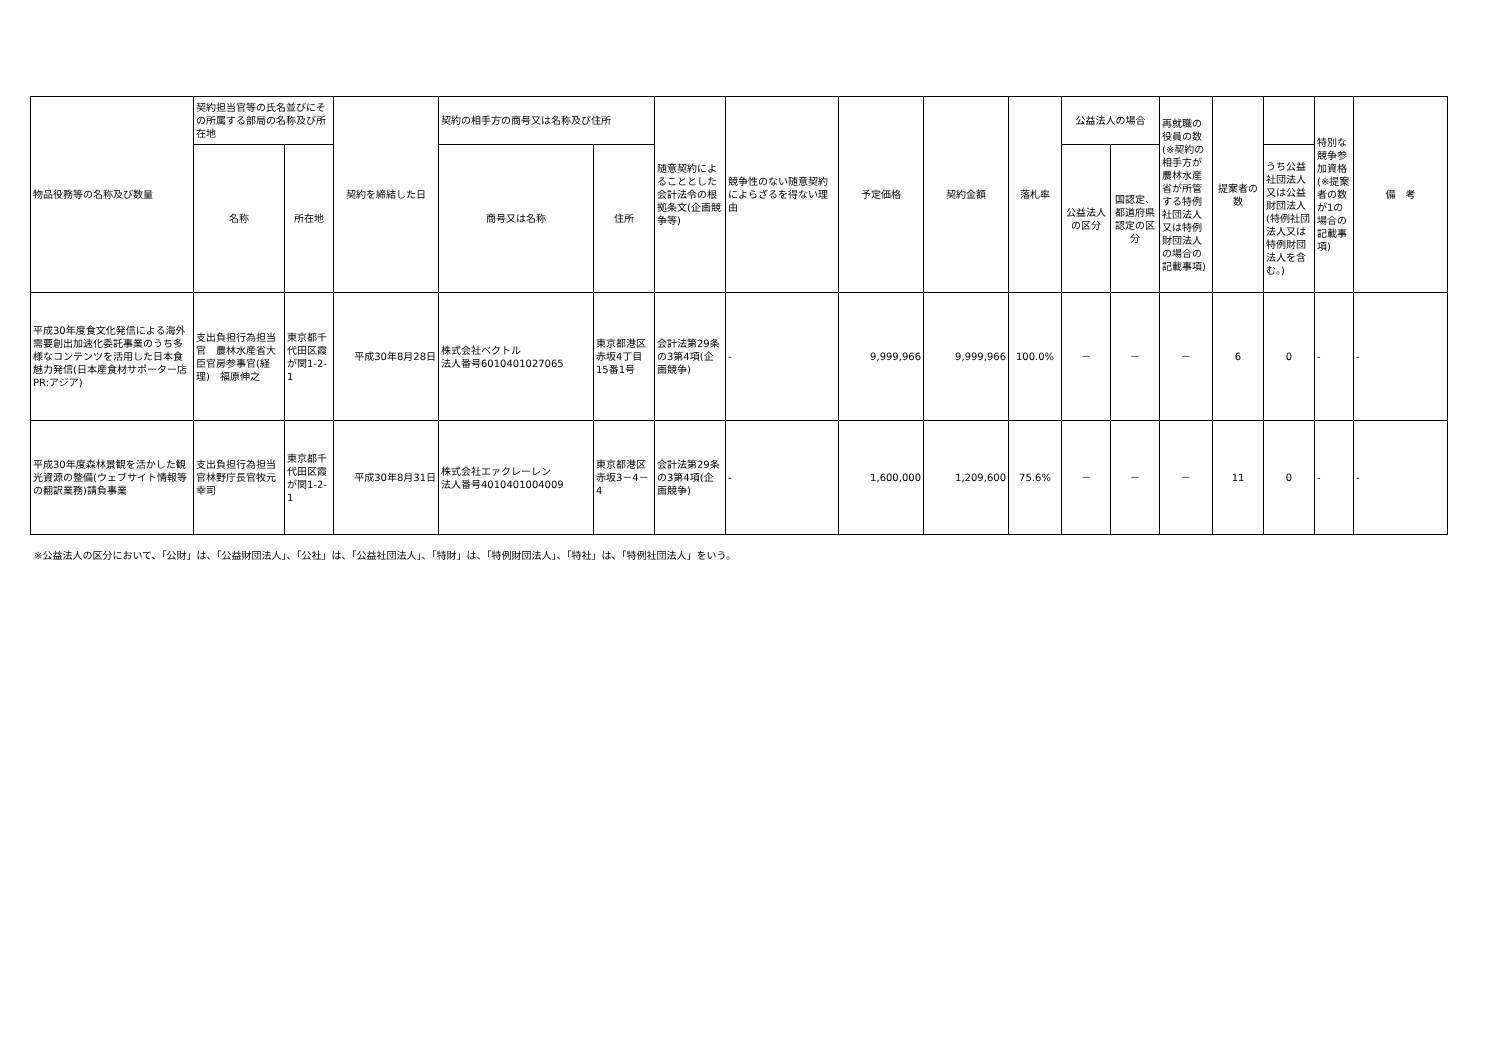| 物品役務等の名称及び数量 | 契約担当官等の氏名並びにその所属する部局の名称及び所在地 | | 契約を締結した日 | 契約の相手方の商号又は名称及び住所 | | 随意契約によることとした会計法令の根拠条文(企画競争等) | 競争性のない随意契約によらざるを得ない理由 | 予定価格 | 契約金額 | 落札率 | 公益法人の場合 | | 再就職の役員の数(※契約の相手方が農林水産省が所管する特例社団法人又は特例財団法人の場合の記載事項) | 提案者の数 | | 特別な競争参加資格(※提案者の数が1の場合の記載事項) | 備 考 |
| --- | --- | --- | --- | --- | --- | --- | --- | --- | --- | --- | --- | --- | --- | --- | --- | --- | --- |
| | 名称 | 所在地 | | 商号又は名称 | 住所 | | | | | | 公益法人の区分 | 国認定、都道府県認定の区分 | | | うち公益社団法人又は公益財団法人(特例社団法人又は特例財団法人を含む。) | | |
| 平成30年度食文化発信による海外需要創出加速化委託事業のうち多様なコンテンツを活用した日本食魅力発信(日本産食材サポーター店PR:アジア) | 支出負担行為担当官 農林水産省大臣官房参事官(経理) 福原伸之 | 東京都千代田区霞が関1-2-1 | 平成30年8月28日 | 株式会社ベクトル 法人番号6010401027065 | 東京都港区赤坂4丁目15番1号 | 会計法第29条の3第4項(企画競争) | - | 9,999,966 | 9,999,966 | 100.0% | － | － | － | 6 | 0 | - | - |
| 平成30年度森林景観を活かした観光資源の整備(ウェブサイト情報等の翻訳業務)請負事業 | 支出負担行為担当官林野庁長官牧元幸司 | 東京都千代田区霞が関1-2-1 | 平成30年8月31日 | 株式会社エァクレーレン 法人番号4010401004009 | 東京都港区赤坂3－4－4 | 会計法第29条の3第4項(企画競争) | - | 1,600,000 | 1,209,600 | 75.6% | － | － | － | 11 | 0 | - | - |
※公益法人の区分において、「公財」は、「公益財団法人」、「公社」は、「公益社団法人」、「特財」は、「特例財団法人」、「特社」は、「特例社団法人」をいう。